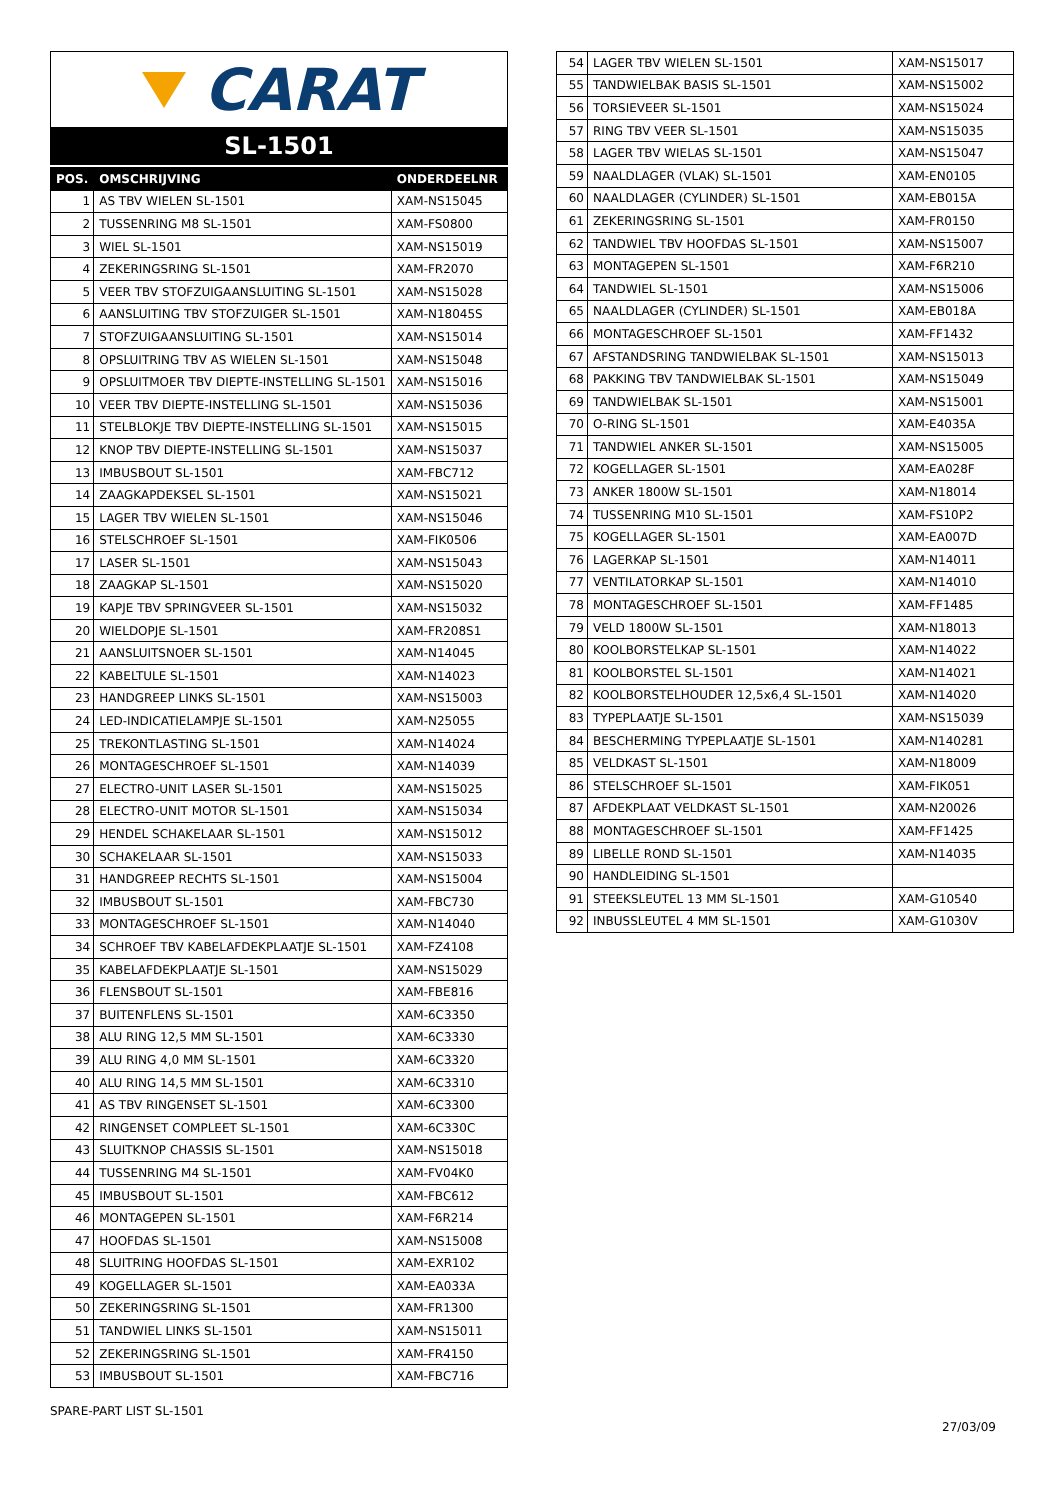CARAT
SL-1501
| POS. | OMSCHRIJVING | ONDERDEELNR |
| --- | --- | --- |
| 1 | AS TBV WIELEN SL-1501 | XAM-NS15045 |
| 2 | TUSSENRING M8 SL-1501 | XAM-FS0800 |
| 3 | WIEL SL-1501 | XAM-NS15019 |
| 4 | ZEKERINGSRING SL-1501 | XAM-FR2070 |
| 5 | VEER TBV STOFZUIGAANSLUITING SL-1501 | XAM-NS15028 |
| 6 | AANSLUITING TBV STOFZUIGER SL-1501 | XAM-N18045S |
| 7 | STOFZUIGAANSLUITING SL-1501 | XAM-NS15014 |
| 8 | OPSLUITRING TBV AS WIELEN SL-1501 | XAM-NS15048 |
| 9 | OPSLUITMOER TBV DIEPTE-INSTELLING SL-1501 | XAM-NS15016 |
| 10 | VEER TBV DIEPTE-INSTELLING SL-1501 | XAM-NS15036 |
| 11 | STELBLOKJE TBV DIEPTE-INSTELLING SL-1501 | XAM-NS15015 |
| 12 | KNOP TBV DIEPTE-INSTELLING SL-1501 | XAM-NS15037 |
| 13 | IMBUSBOUT SL-1501 | XAM-FBC712 |
| 14 | ZAAGKAPDEKSEL SL-1501 | XAM-NS15021 |
| 15 | LAGER TBV WIELEN SL-1501 | XAM-NS15046 |
| 16 | STELSCHROEF SL-1501 | XAM-FIK0506 |
| 17 | LASER SL-1501 | XAM-NS15043 |
| 18 | ZAAGKAP SL-1501 | XAM-NS15020 |
| 19 | KAPJE TBV SPRINGVEER SL-1501 | XAM-NS15032 |
| 20 | WIELDOPJE SL-1501 | XAM-FR208S1 |
| 21 | AANSLUITSNOER SL-1501 | XAM-N14045 |
| 22 | KABELTULE SL-1501 | XAM-N14023 |
| 23 | HANDGREEP LINKS SL-1501 | XAM-NS15003 |
| 24 | LED-INDICATIELAMPJE SL-1501 | XAM-N25055 |
| 25 | TREKONTLASTING SL-1501 | XAM-N14024 |
| 26 | MONTAGESCHROEF SL-1501 | XAM-N14039 |
| 27 | ELECTRO-UNIT LASER SL-1501 | XAM-NS15025 |
| 28 | ELECTRO-UNIT MOTOR SL-1501 | XAM-NS15034 |
| 29 | HENDEL SCHAKELAAR SL-1501 | XAM-NS15012 |
| 30 | SCHAKELAAR SL-1501 | XAM-NS15033 |
| 31 | HANDGREEP RECHTS SL-1501 | XAM-NS15004 |
| 32 | IMBUSBOUT SL-1501 | XAM-FBC730 |
| 33 | MONTAGESCHROEF SL-1501 | XAM-N14040 |
| 34 | SCHROEF TBV KABELAFDEKPLAATJE SL-1501 | XAM-FZ4108 |
| 35 | KABELAFDEKPLAATJE SL-1501 | XAM-NS15029 |
| 36 | FLENSBOUT SL-1501 | XAM-FBE816 |
| 37 | BUITENFLENS SL-1501 | XAM-6C3350 |
| 38 | ALU RING 12,5 MM SL-1501 | XAM-6C3330 |
| 39 | ALU RING 4,0 MM SL-1501 | XAM-6C3320 |
| 40 | ALU RING 14,5 MM SL-1501 | XAM-6C3310 |
| 41 | AS TBV RINGENSET SL-1501 | XAM-6C3300 |
| 42 | RINGENSET COMPLEET SL-1501 | XAM-6C330C |
| 43 | SLUITKNOP CHASSIS SL-1501 | XAM-NS15018 |
| 44 | TUSSENRING M4 SL-1501 | XAM-FV04K0 |
| 45 | IMBUSBOUT SL-1501 | XAM-FBC612 |
| 46 | MONTAGEPEN SL-1501 | XAM-F6R214 |
| 47 | HOOFDAS SL-1501 | XAM-NS15008 |
| 48 | SLUITRING HOOFDAS SL-1501 | XAM-EXR102 |
| 49 | KOGELLAGER SL-1501 | XAM-EA033A |
| 50 | ZEKERINGSRING SL-1501 | XAM-FR1300 |
| 51 | TANDWIEL LINKS SL-1501 | XAM-NS15011 |
| 52 | ZEKERINGSRING SL-1501 | XAM-FR4150 |
| 53 | IMBUSBOUT SL-1501 | XAM-FBC716 |
| 54 | LAGER TBV WIELEN SL-1501 | XAM-NS15017 |
| 55 | TANDWIELBAK BASIS SL-1501 | XAM-NS15002 |
| 56 | TORSIEVEER SL-1501 | XAM-NS15024 |
| 57 | RING TBV VEER SL-1501 | XAM-NS15035 |
| 58 | LAGER TBV WIELAS SL-1501 | XAM-NS15047 |
| 59 | NAALDLAGER (VLAK) SL-1501 | XAM-EN0105 |
| 60 | NAALDLAGER (CYLINDER) SL-1501 | XAM-EB015A |
| 61 | ZEKERINGSRING SL-1501 | XAM-FR0150 |
| 62 | TANDWIEL TBV HOOFDAS SL-1501 | XAM-NS15007 |
| 63 | MONTAGEPEN SL-1501 | XAM-F6R210 |
| 64 | TANDWIEL SL-1501 | XAM-NS15006 |
| 65 | NAALDLAGER (CYLINDER) SL-1501 | XAM-EB018A |
| 66 | MONTAGESCHROEF SL-1501 | XAM-FF1432 |
| 67 | AFSTANDSRING TANDWIELBAK SL-1501 | XAM-NS15013 |
| 68 | PAKKING TBV TANDWIELBAK SL-1501 | XAM-NS15049 |
| 69 | TANDWIELBAK SL-1501 | XAM-NS15001 |
| 70 | O-RING SL-1501 | XAM-E4035A |
| 71 | TANDWIEL ANKER SL-1501 | XAM-NS15005 |
| 72 | KOGELLAGER SL-1501 | XAM-EA028F |
| 73 | ANKER 1800W SL-1501 | XAM-N18014 |
| 74 | TUSSENRING M10 SL-1501 | XAM-FS10P2 |
| 75 | KOGELLAGER SL-1501 | XAM-EA007D |
| 76 | LAGERKAP SL-1501 | XAM-N14011 |
| 77 | VENTILATORKAP SL-1501 | XAM-N14010 |
| 78 | MONTAGESCHROEF SL-1501 | XAM-FF1485 |
| 79 | VELD 1800W SL-1501 | XAM-N18013 |
| 80 | KOOLBORSTELKAP SL-1501 | XAM-N14022 |
| 81 | KOOLBORSTEL SL-1501 | XAM-N14021 |
| 82 | KOOLBORSTELHOUDER 12,5x6,4 SL-1501 | XAM-N14020 |
| 83 | TYPEPLAATJE SL-1501 | XAM-NS15039 |
| 84 | BESCHERMING TYPEPLAATJE SL-1501 | XAM-N140281 |
| 85 | VELDKAST SL-1501 | XAM-N18009 |
| 86 | STELSCHROEF SL-1501 | XAM-FIK051 |
| 87 | AFDEKPLAAT VELDKAST SL-1501 | XAM-N20026 |
| 88 | MONTAGESCHROEF SL-1501 | XAM-FF1425 |
| 89 | LIBELLE ROND SL-1501 | XAM-N14035 |
| 90 | HANDLEIDING SL-1501 | |
| 91 | STEEKSLEUTEL 13 MM SL-1501 | XAM-G10540 |
| 92 | INBUSSLEUTEL 4 MM SL-1501 | XAM-G1030V |
SPARE-PART LIST SL-1501
27/03/09